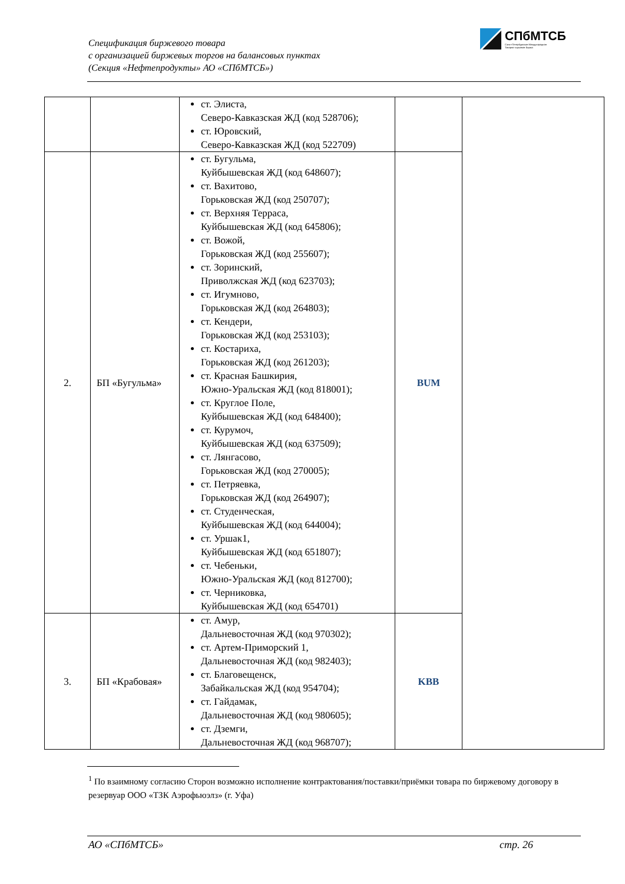Спецификация биржевого товара
с организацией биржевых торгов на балансовых пунктах
(Секция «Нефтепродукты» АО «СПбМТСБ»)
СПбМТСБ
Санкт-Петербургская Международная
Товарно-сырьевая Биржа
| | | ст. Элиста, Северо-Кавказская ЖД (код 528706); ст. Юровский, Северо-Кавказская ЖД (код 522709) | | |
| 2. | БП «Бугульма» | ст. Бугульма, Куйбышевская ЖД (код 648607); ст. Вахитово, Горьковская ЖД (код 250707); ст. Верхняя Терраса, Куйбышевская ЖД (код 645806); ст. Вожой, Горьковская ЖД (код 255607); ст. Зоринский, Приволжская ЖД (код 623703); ст. Игумново, Горьковская ЖД (код 264803); ст. Кендери, Горьковская ЖД (код 253103); ст. Костариха, Горьковская ЖД (код 261203); ст. Красная Башкирия, Южно-Уральская ЖД (код 818001); ст. Круглое Поле, Куйбышевская ЖД (код 648400); ст. Курумоч, Куйбышевская ЖД (код 637509); ст. Лянгасово, Горьковская ЖД (код 270005); ст. Петряевка, Горьковская ЖД (код 264907); ст. Студенческая, Куйбышевская ЖД (код 644004); ст. Уршак1, Куйбышевская ЖД (код 651807); ст. Чебеньки, Южно-Уральская ЖД (код 812700); ст. Черниковка, Куйбышевская ЖД (код 654701) | BUM | |
| 3. | БП «Крабовая» | ст. Амур, Дальневосточная ЖД (код 970302); ст. Артем-Приморский 1, Дальневосточная ЖД (код 982403); ст. Благовещенск, Забайкальская ЖД (код 954704); ст. Гайдамак, Дальневосточная ЖД (код 980605); ст. Дземги, Дальневосточная ЖД (код 968707); | KBB | |
<sup>1</sup> По взаимному согласию Сторон возможно исполнение контрактования/поставки/приёмки товара по биржевому договору в резервуар ООО «ТЗК Аэрофьюэлз» (г. Уфа)
АО «СПбМТСБ» стр. 26